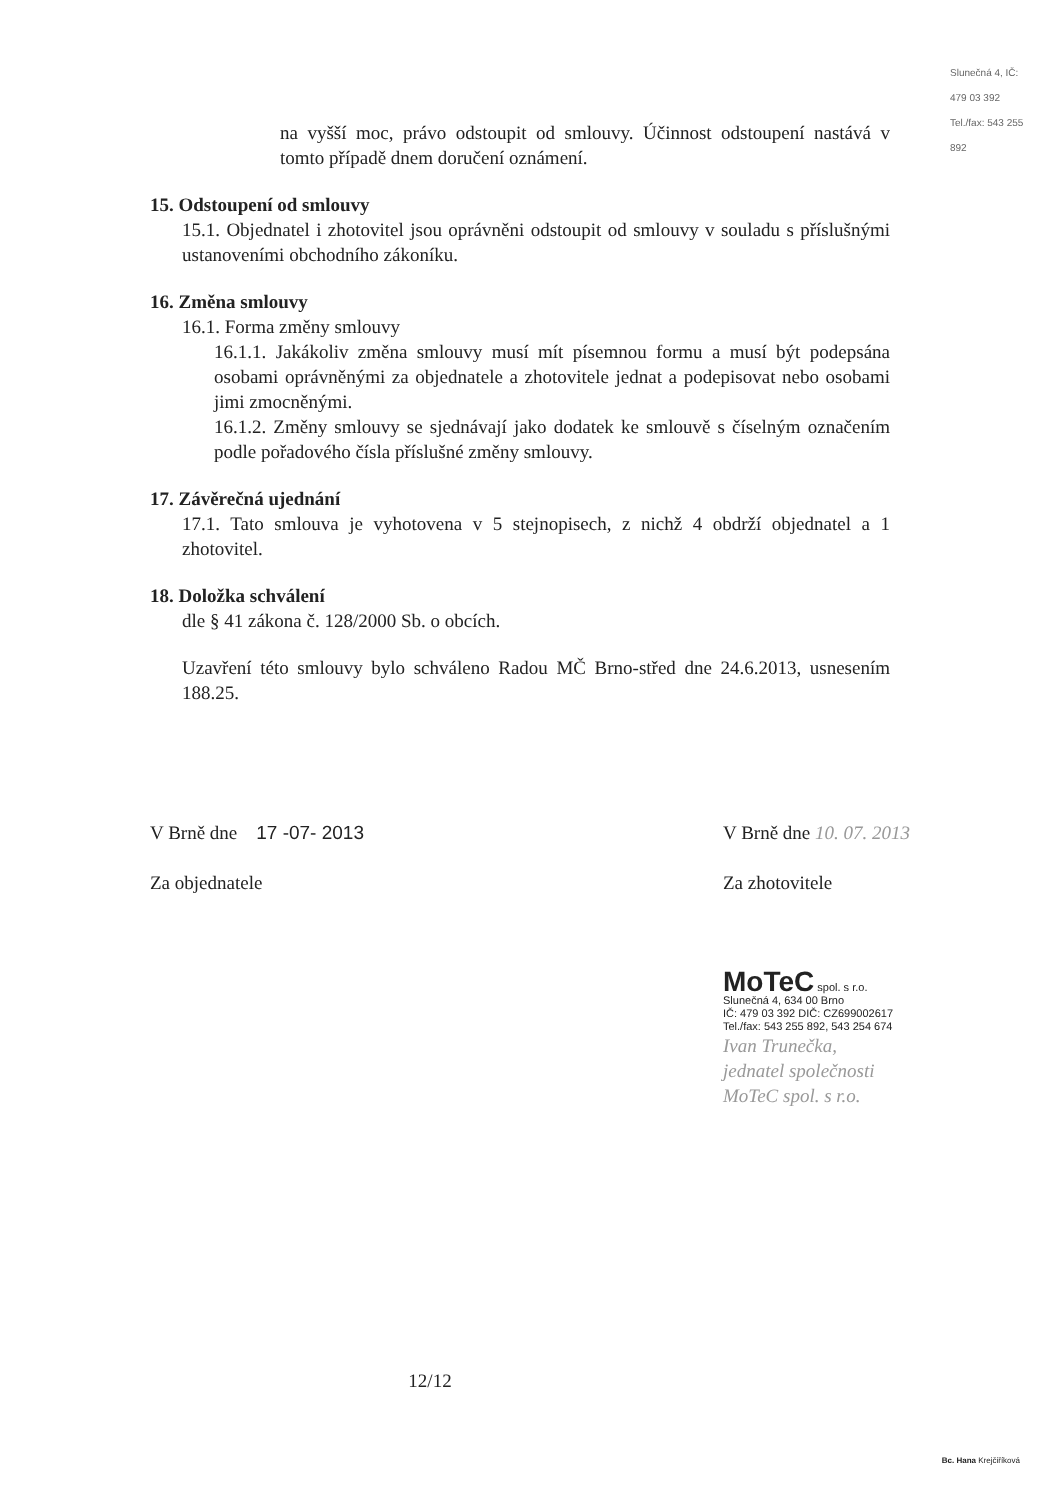Slunečná 4, IČ: 479 03 392 Tel./fax: 543 255 892
na vyšší moc, právo odstoupit od smlouvy. Účinnost odstoupení nastává v tomto případě dnem doručení oznámení.
15. Odstoupení od smlouvy
15.1. Objednatel i zhotovitel jsou oprávněni odstoupit od smlouvy v souladu s příslušnými ustanoveními obchodního zákoníku.
16. Změna smlouvy
16.1. Forma změny smlouvy
16.1.1. Jakákoliv změna smlouvy musí mít písemnou formu a musí být podepsána osobami oprávněnými za objednatele a zhotovitele jednat a podepisovat nebo osobami jimi zmocněnými.
16.1.2. Změny smlouvy se sjednávají jako dodatek ke smlouvě s číselným označením podle pořadového čísla příslušné změny smlouvy.
17. Závěrečná ujednání
17.1. Tato smlouva je vyhotovena v 5 stejnopisech, z nichž 4 obdrží objednatel a 1 zhotovitel.
18. Doložka schválení
dle § 41 zákona č. 128/2000 Sb. o obcích.
Uzavření této smlouvy bylo schváleno Radou MČ Brno-střed dne 24.6.2013, usnesením 188.25.
V Brně dne 17 -07- 2013
Za objednatele
V Brně dne 10. 07. 2013
Za zhotovitele
MoTeC spol. s r.o.
Slunečná 4, 634 00 Brno
IČ: 479 03 392 DIČ: CZ699002617
Tel./fax: 543 255 892, 543 254 674
Ivan Trunečka,
jednatel společnosti
MoTeC spol. s r.o.
12/12
Bc. Hana Krejčiříková